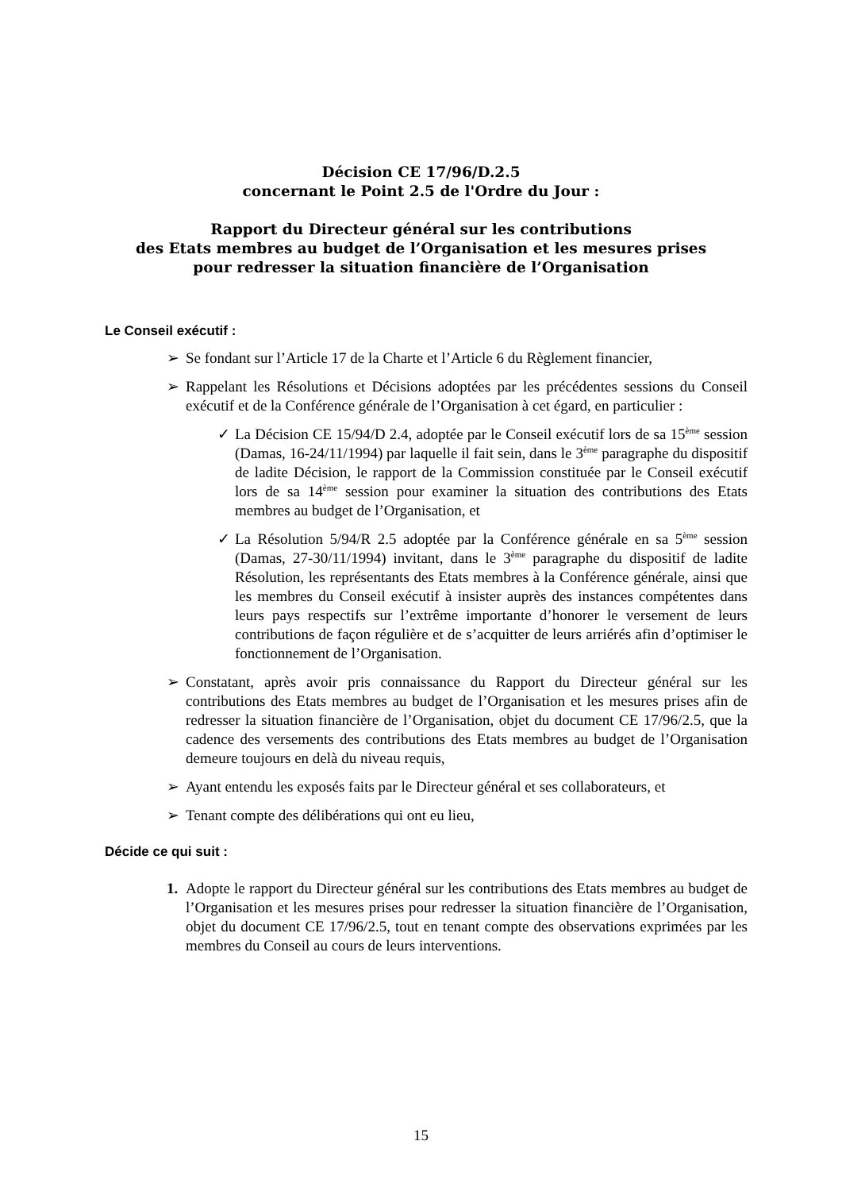Décision CE 17/96/D.2.5
concernant le Point 2.5 de l'Ordre du Jour :
Rapport du Directeur général sur les contributions
des Etats membres au budget de l’Organisation et les mesures prises
pour redresser la situation financière de l’Organisation
Le Conseil exécutif :
➢ Se fondant sur l’Article 17 de la Charte et l’Article 6 du Règlement financier,
➢ Rappelant les Résolutions et Décisions adoptées par les précédentes sessions du Conseil exécutif et de la Conférence générale de l’Organisation à cet égard, en particulier :
✓ La Décision CE 15/94/D 2.4, adoptée par le Conseil exécutif lors de sa 15<sup>ème</sup> session (Damas, 16-24/11/1994) par laquelle il fait sein, dans le 3<sup>ème</sup> paragraphe du dispositif de ladite Décision, le rapport de la Commission constituée par le Conseil exécutif lors de sa 14<sup>ème</sup> session pour examiner la situation des contributions des Etats membres au budget de l’Organisation, et
✓ La Résolution 5/94/R 2.5 adoptée par la Conférence générale en sa 5<sup>ème</sup> session (Damas, 27-30/11/1994) invitant, dans le 3<sup>ème</sup> paragraphe du dispositif de ladite Résolution, les représentants des Etats membres à la Conférence générale, ainsi que les membres du Conseil exécutif à insister auprès des instances compétentes dans leurs pays respectifs sur l’extrême importante d’honorer le versement de leurs contributions de façon régulière et de s’acquitter de leurs arriérés afin d’optimiser le fonctionnement de l’Organisation.
➢ Constatant, après avoir pris connaissance du Rapport du Directeur général sur les contributions des Etats membres au budget de l’Organisation et les mesures prises afin de redresser la situation financière de l’Organisation, objet du document CE 17/96/2.5, que la cadence des versements des contributions des Etats membres au budget de l’Organisation demeure toujours en delà du niveau requis,
➢ Ayant entendu les exposés faits par le Directeur général et ses collaborateurs, et
➢ Tenant compte des délibérations qui ont eu lieu,
Décide ce qui suit :
1. Adopte le rapport du Directeur général sur les contributions des Etats membres au budget de l’Organisation et les mesures prises pour redresser la situation financière de l’Organisation, objet du document CE 17/96/2.5, tout en tenant compte des observations exprimées par les membres du Conseil au cours de leurs interventions.
15